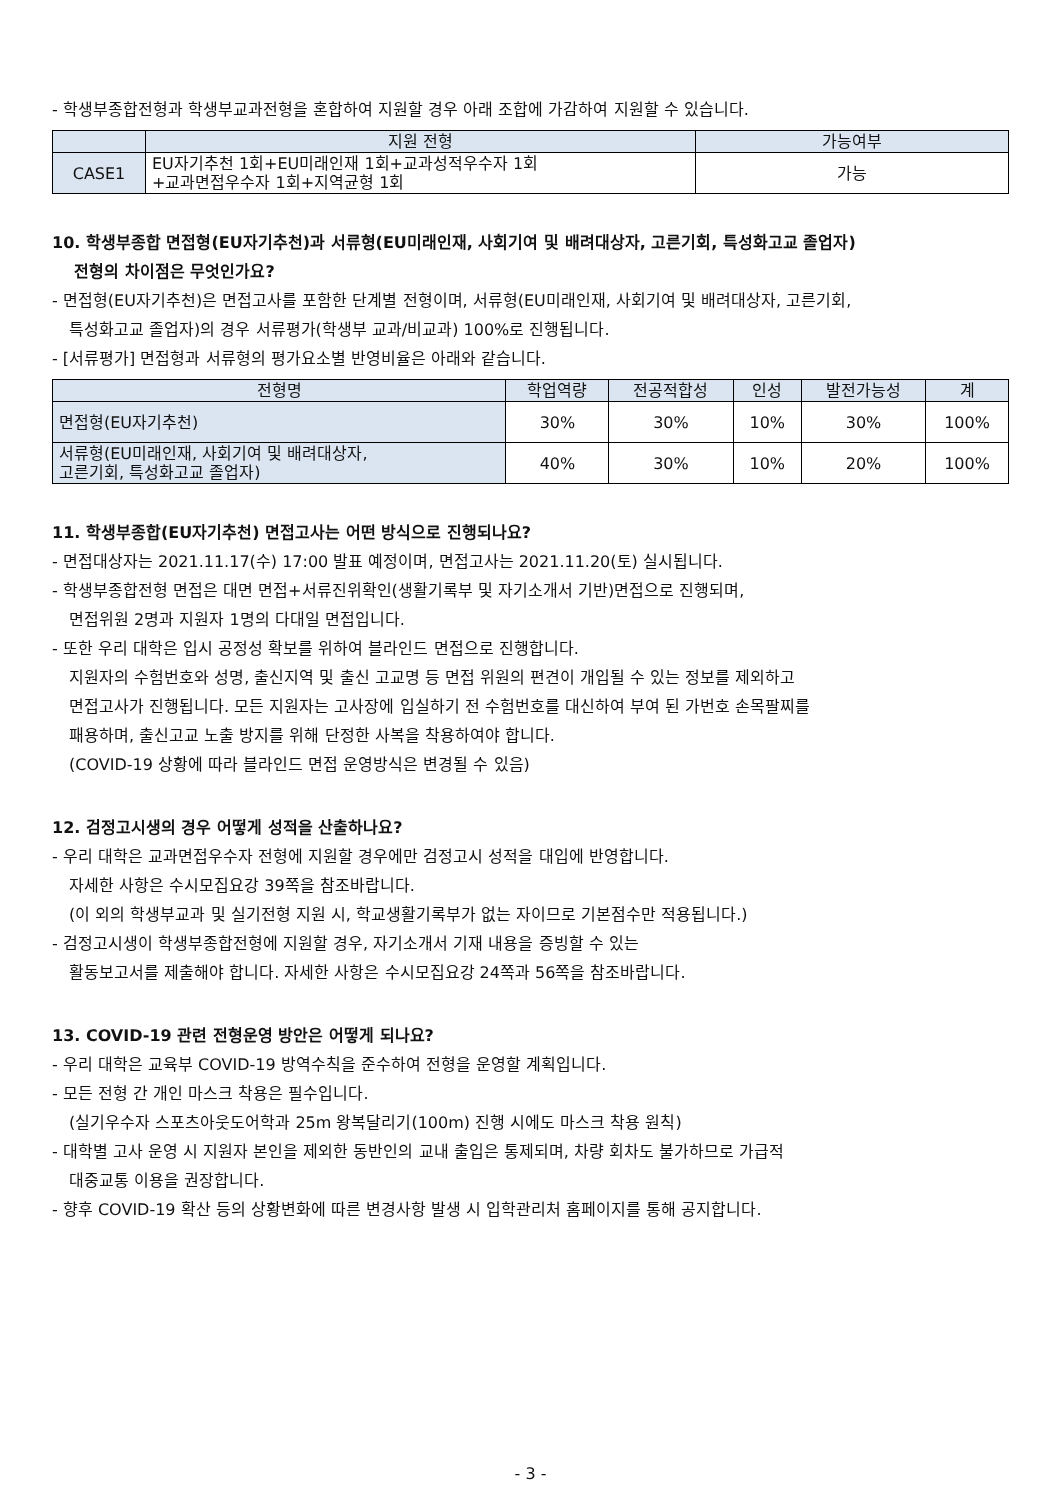- 학생부종합전형과 학생부교과전형을 혼합하여 지원할 경우 아래 조합에 가감하여 지원할 수 있습니다.
| | 지원 전형 | 가능여부 |
| --- | --- | --- |
| CASE1 | EU자기추천 1회+EU미래인재 1회+교과성적우수자 1회 +교과면접우수자 1회+지역균형 1회 | 가능 |
10. 학생부종합 면접형(EU자기추천)과 서류형(EU미래인재, 사회기여 및 배려대상자, 고른기회, 특성화고교 졸업자)
전형의 차이점은 무엇인가요?
- 면접형(EU자기추천)은 면접고사를 포함한 단계별 전형이며, 서류형(EU미래인재, 사회기여 및 배려대상자, 고른기회,
특성화고교 졸업자)의 경우 서류평가(학생부 교과/비교과) 100%로 진행됩니다.
- [서류평가] 면접형과 서류형의 평가요소별 반영비율은 아래와 같습니다.
| 전형명 | 학업역량 | 전공적합성 | 인성 | 발전가능성 | 계 |
| --- | --- | --- | --- | --- | --- |
| 면접형(EU자기추천) | 30% | 30% | 10% | 30% | 100% |
| 서류형(EU미래인재, 사회기여 및 배려대상자, 고른기회, 특성화고교 졸업자) | 40% | 30% | 10% | 20% | 100% |
11. 학생부종합(EU자기추천) 면접고사는 어떤 방식으로 진행되나요?
- 면접대상자는 2021.11.17(수) 17:00 발표 예정이며, 면접고사는 2021.11.20(토) 실시됩니다.
- 학생부종합전형 면접은 대면 면접+서류진위확인(생활기록부 및 자기소개서 기반)면접으로 진행되며,
면접위원 2명과 지원자 1명의 다대일 면접입니다.
- 또한 우리 대학은 입시 공정성 확보를 위하여 블라인드 면접으로 진행합니다.
지원자의 수험번호와 성명, 출신지역 및 출신 고교명 등 면접 위원의 편견이 개입될 수 있는 정보를 제외하고
면접고사가 진행됩니다. 모든 지원자는 고사장에 입실하기 전 수험번호를 대신하여 부여 된 가번호 손목팔찌를
패용하며, 출신고교 노출 방지를 위해 단정한 사복을 착용하여야 합니다.
(COVID-19 상황에 따라 블라인드 면접 운영방식은 변경될 수 있음)
12. 검정고시생의 경우 어떻게 성적을 산출하나요?
- 우리 대학은 교과면접우수자 전형에 지원할 경우에만 검정고시 성적을 대입에 반영합니다.
자세한 사항은 수시모집요강 39쪽을 참조바랍니다.
(이 외의 학생부교과 및 실기전형 지원 시, 학교생활기록부가 없는 자이므로 기본점수만 적용됩니다.)
- 검정고시생이 학생부종합전형에 지원할 경우, 자기소개서 기재 내용을 증빙할 수 있는
활동보고서를 제출해야 합니다. 자세한 사항은 수시모집요강 24쪽과 56쪽을 참조바랍니다.
13. COVID-19 관련 전형운영 방안은 어떻게 되나요?
- 우리 대학은 교육부 COVID-19 방역수칙을 준수하여 전형을 운영할 계획입니다.
- 모든 전형 간 개인 마스크 착용은 필수입니다.
(실기우수자 스포츠아웃도어학과 25m 왕복달리기(100m) 진행 시에도 마스크 착용 원칙)
- 대학별 고사 운영 시 지원자 본인을 제외한 동반인의 교내 출입은 통제되며, 차량 회차도 불가하므로 가급적
대중교통 이용을 권장합니다.
- 향후 COVID-19 확산 등의 상황변화에 따른 변경사항 발생 시 입학관리처 홈페이지를 통해 공지합니다.
- 3 -